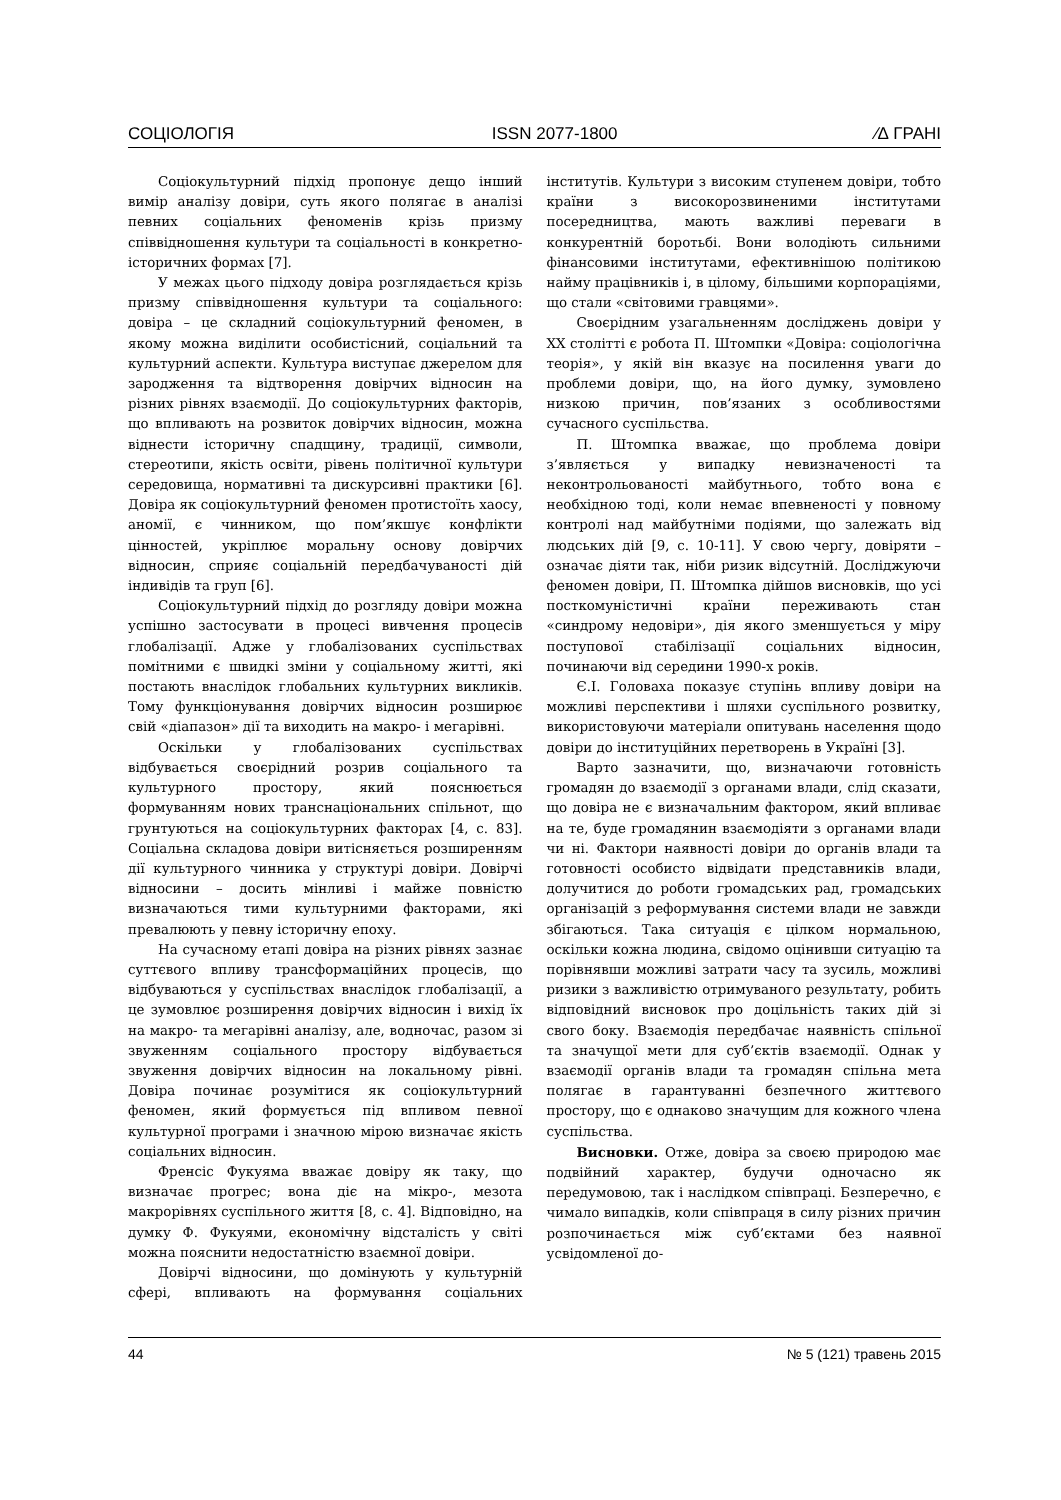СОЦІОЛОГІЯ ISSN 2077-1800 ⁄∆ ГРАНІ
Соціокультурний підхід пропонує дещо інший вимір аналізу довіри, суть якого полягає в аналізі певних соціальних феноменів крізь призму співвідношення культури та соціальності в конкретно-історичних формах [7].
У межах цього підходу довіра розглядається крізь призму співвідношення культури та соціального: довіра – це складний соціокультурний феномен, в якому можна виділити особистісний, соціальний та культурний аспекти. Культура виступає джерелом для зародження та відтворення довірчих відносин на різних рівнях взаємодії. До соціокультурних факторів, що впливають на розвиток довірчих відносин, можна віднести історичну спадщину, традиції, символи, стереотипи, якість освіти, рівень політичної культури середовища, нормативні та дискурсивні практики [6]. Довіра як соціокультурний феномен протистоїть хаосу, аномії, є чинником, що пом’якшує конфлікти цінностей, укріплює моральну основу довірчих відносин, сприяє соціальній передбачуваності дій індивідів та груп [6].
Соціокультурний підхід до розгляду довіри можна успішно застосувати в процесі вивчення процесів глобалізації. Адже у глобалізованих суспільствах помітними є швидкі зміни у соціальному житті, які постають внаслідок глобальних культурних викликів. Тому функціонування довірчих відносин розширює свій «діапазон» дії та виходить на макро- і мегарівні.
Оскільки у глобалізованих суспільствах відбувається своєрідний розрив соціального та культурного простору, який пояснюється формуванням нових транснаціональних спільнот, що грунтуються на соціокультурних факторах [4, с. 83]. Соціальна складова довіри витісняється розширенням дії культурного чинника у структурі довіри. Довірчі відносини – досить мінливі і майже повністю визначаються тими культурними факторами, які превалюють у певну історичну епоху.
На сучасному етапі довіра на різних рівнях зазнає суттєвого впливу трансформаційних процесів, що відбуваються у суспільствах внаслідок глобалізації, а це зумовлює розширення довірчих відносин і вихід їх на макро- та мегарівні аналізу, але, водночас, разом зі звуженням соціального простору відбувається звуження довірчих відносин на локальному рівні. Довіра починає розумітися як соціокультурний феномен, який формується під впливом певної культурної програми і значною мірою визначає якість соціальних відносин.
Френсіс Фукуяма вважає довіру як таку, що визначає прогрес; вона діє на мікро-, мезота макрорівнях суспільного життя [8, с. 4]. Відповідно, на думку Ф. Фукуями, економічну відсталість у світі можна пояснити недостатністю взаємної довіри.
Довірчі відносини, що домінують у культурній сфері, впливають на формування соціальних інститутів. Культури з високим ступенем довіри, тобто країни з високорозвиненими інститутами посередництва, мають важливі переваги в конкурентній боротьбі. Вони володіють сильними фінансовими інститутами, ефективнішою політикою найму працівників і, в цілому, більшими корпораціями, що стали «світовими гравцями».
Своєрідним узагальненням досліджень довіри у ХХ столітті є робота П. Штомпки «Довіра: соціологічна теорія», у якій він вказує на посилення уваги до проблеми довіри, що, на його думку, зумовлено низкою причин, пов’язаних з особливостями сучасного суспільства.
П. Штомпка вважає, що проблема довіри з’являється у випадку невизначеності та неконтрольованості майбутнього, тобто вона є необхідною тоді, коли немає впевненості у повному контролі над майбутніми подіями, що залежать від людських дій [9, с. 10-11]. У свою чергу, довіряти – означає діяти так, ніби ризик відсутній. Досліджуючи феномен довіри, П. Штомпка дійшов висновків, що усі посткомуністичні країни переживають стан «синдрому недовіри», дія якого зменшується у міру поступової стабілізації соціальних відносин, починаючи від середини 1990-х років.
Є.І. Головаха показує ступінь впливу довіри на можливі перспективи і шляхи суспільного розвитку, використовуючи матеріали опитувань населення щодо довіри до інституційних перетворень в Україні [3].
Варто зазначити, що, визначаючи готовність громадян до взаємодії з органами влади, слід сказати, що довіра не є визначальним фактором, який впливає на те, буде громадянин взаємодіяти з органами влади чи ні. Фактори наявності довіри до органів влади та готовності особисто відвідати представників влади, долучитися до роботи громадських рад, громадських організацій з реформування системи влади не завжди збігаються. Така ситуація є цілком нормальною, оскільки кожна людина, свідомо оцінивши ситуацію та порівнявши можливі затрати часу та зусиль, можливі ризики з важливістю отримуваного результату, робить відповідний висновок про доцільність таких дій зі свого боку. Взаємодія передбачає наявність спільної та значущої мети для суб’єктів взаємодії. Однак у взаємодії органів влади та громадян спільна мета полягає в гарантуванні безпечного життєвого простору, що є однаково значущим для кожного члена суспільства.
Висновки. Отже, довіра за своєю природою має подвійний характер, будучи одночасно як передумовою, так і наслідком співпраці. Безперечно, є чимало випадків, коли співпраця в силу різних причин розпочинається між суб’єктами без наявної усвідомленої до-
44 № 5 (121) травень 2015